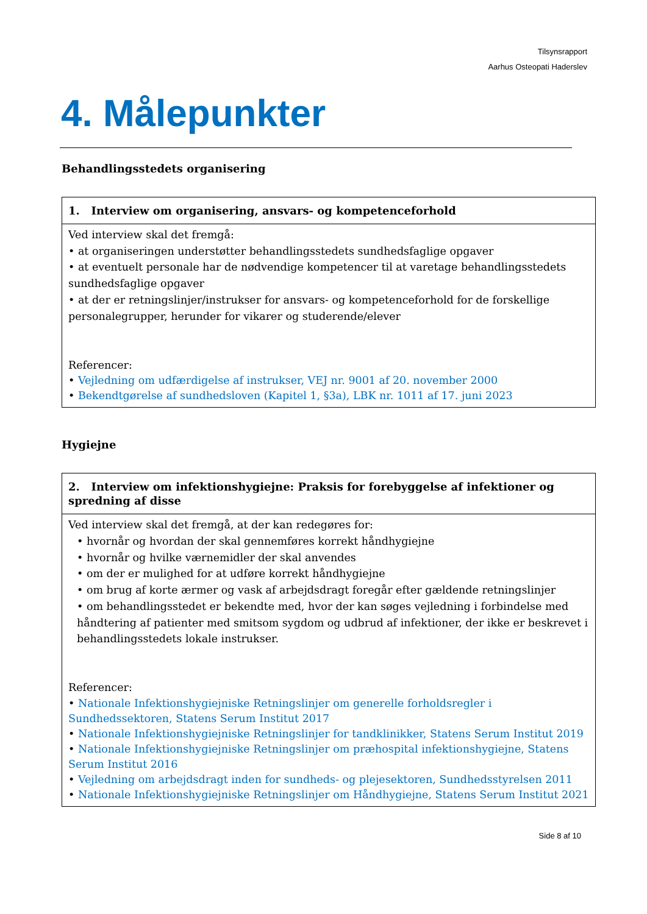Tilsynsrapport
Aarhus Osteopati Haderslev
4. Målepunkter
Behandlingsstedets organisering
| 1. Interview om organisering, ansvars- og kompetenceforhold |
| --- |
| Ved interview skal det fremgå: • at organiseringen understøtter behandlingsstedets sundhedsfaglige opgaver • at eventuelt personale har de nødvendige kompetencer til at varetage behandlingsstedets sundhedsfaglige opgaver • at der er retningslinjer/instrukser for ansvars- og kompetenceforhold for de forskellige personalegrupper, herunder for vikarer og studerende/elever Referencer: • Vejledning om udfærdigelse af instrukser, VEJ nr. 9001 af 20. november 2000 • Bekendtgørelse af sundhedsloven (Kapitel 1, §3a), LBK nr. 1011 af 17. juni 2023 |
Hygiejne
| 2. Interview om infektionshygiejne: Praksis for forebyggelse af infektioner og spredning af disse |
| --- |
| Ved interview skal det fremgå, at der kan redegøres for: • hvornår og hvordan der skal gennemføres korrekt håndhygiejne • hvornår og hvilke værnemidler der skal anvendes • om der er mulighed for at udføre korrekt håndhygiejne • om brug af korte ærmer og vask af arbejdsdragt foregår efter gældende retningslinjer • om behandlingsstedet er bekendte med, hvor der kan søges vejledning i forbindelse med håndtering af patienter med smitsom sygdom og udbrud af infektioner, der ikke er beskrevet i behandlingsstedets lokale instrukser. Referencer: • Nationale Infektionshygiejniske Retningslinjer om generelle forholdsregler i Sundhedssektoren, Statens Serum Institut 2017 • Nationale Infektionshygiejniske Retningslinjer for tandklinikker, Statens Serum Institut 2019 • Nationale Infektionshygiejniske Retningslinjer om præhospital infektionshygiejne, Statens Serum Institut 2016 • Vejledning om arbejdsdragt inden for sundheds- og plejesektoren, Sundhedsstyrelsen 2011 • Nationale Infektionshygiejniske Retningslinjer om Håndhygiejne, Statens Serum Institut 2021 |
Side 8 af 10